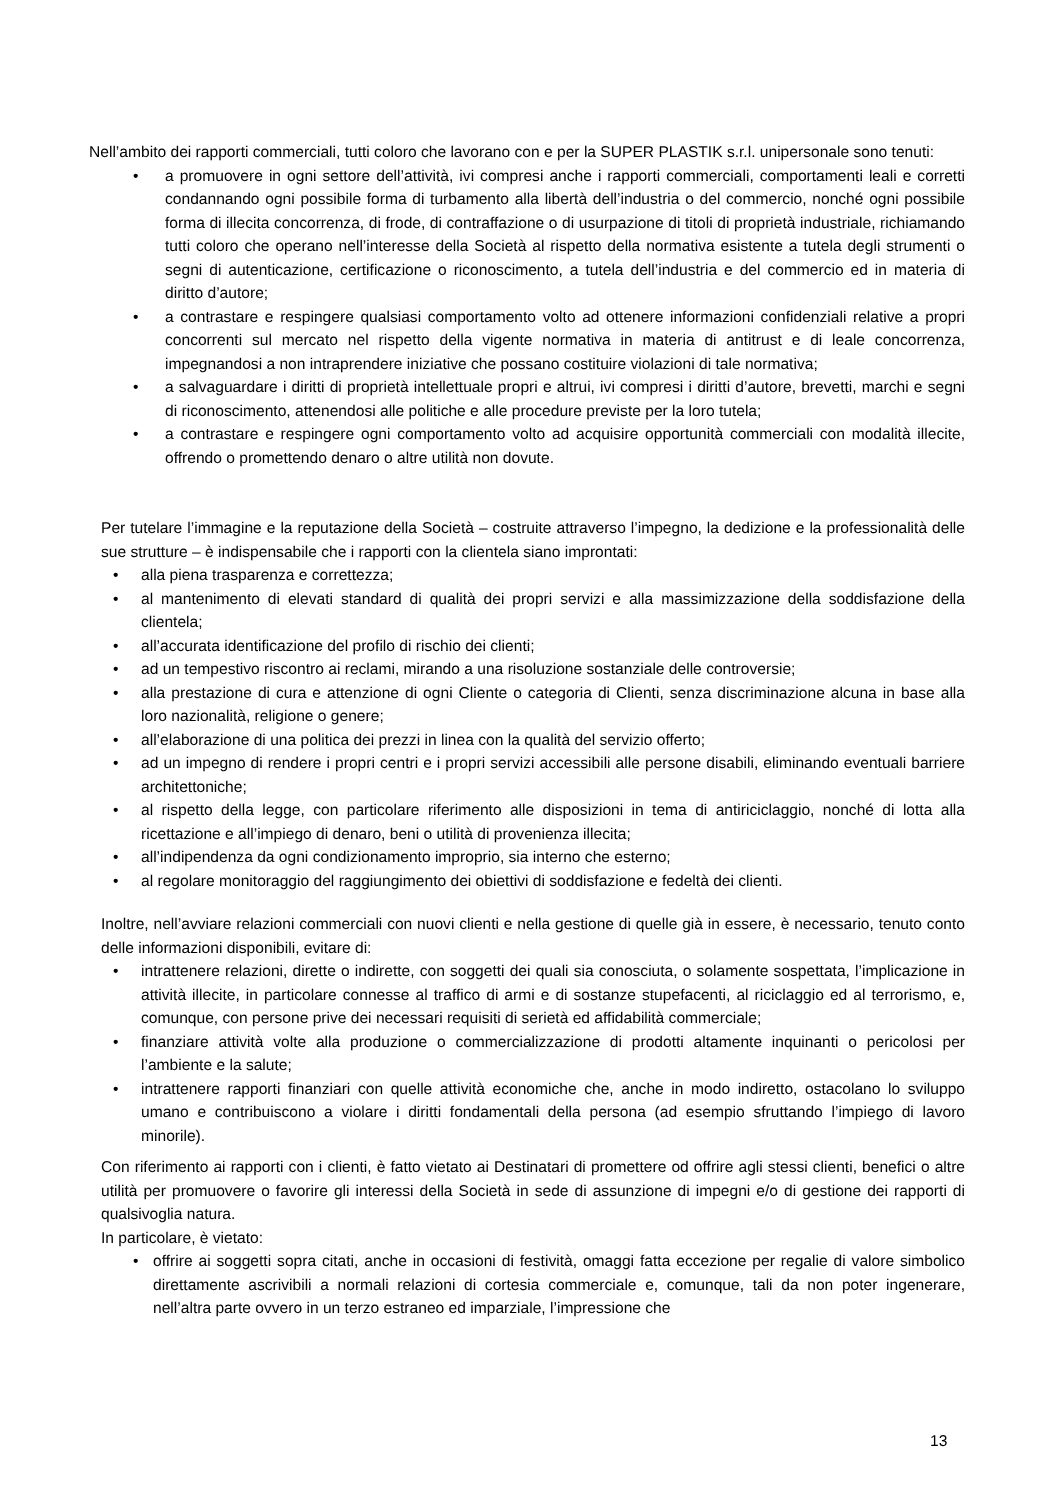Nell’ambito dei rapporti commerciali, tutti coloro che lavorano con e per la SUPER PLASTIK s.r.l. unipersonale sono tenuti:
• a promuovere in ogni settore dell’attività, ivi compresi anche i rapporti commerciali, comportamenti leali e corretti condannando ogni possibile forma di turbamento alla libertà dell’industria o del commercio, nonché ogni possibile forma di illecita concorrenza, di frode, di contraffazione o di usurpazione di titoli di proprietà industriale, richiamando tutti coloro che operano nell’interesse della Società al rispetto della normativa esistente a tutela degli strumenti o segni di autenticazione, certificazione o riconoscimento, a tutela dell’industria e del commercio ed in materia di diritto d’autore;
• a contrastare e respingere qualsiasi comportamento volto ad ottenere informazioni confidenziali relative a propri concorrenti sul mercato nel rispetto della vigente normativa in materia di antitrust e di leale concorrenza, impegnandosi a non intraprendere iniziative che possano costituire violazioni di tale normativa;
• a salvaguardare i diritti di proprietà intellettuale propri e altrui, ivi compresi i diritti d’autore, brevetti, marchi e segni di riconoscimento, attenendosi alle politiche e alle procedure previste per la loro tutela;
• a contrastare e respingere ogni comportamento volto ad acquisire opportunità commerciali con modalità illecite, offrendo o promettendo denaro o altre utilità non dovute.
Per tutelare l’immagine e la reputazione della Società – costruite attraverso l’impegno, la dedizione e la professionalità delle sue strutture – è indispensabile che i rapporti con la clientela siano improntati:
• alla piena trasparenza e correttezza;
• al mantenimento di elevati standard di qualità dei propri servizi e alla massimizzazione della soddisfazione della clientela;
• all’accurata identificazione del profilo di rischio dei clienti;
• ad un tempestivo riscontro ai reclami, mirando a una risoluzione sostanziale delle controversie;
• alla prestazione di cura e attenzione di ogni Cliente o categoria di Clienti, senza discriminazione alcuna in base alla loro nazionalità, religione o genere;
• all’elaborazione di una politica dei prezzi in linea con la qualità del servizio offerto;
• ad un impegno di rendere i propri centri e i propri servizi accessibili alle persone disabili, eliminando eventuali barriere architettoniche;
• al rispetto della legge, con particolare riferimento alle disposizioni in tema di antiriciclaggio, nonché di lotta alla ricettazione e all’impiego di denaro, beni o utilità di provenienza illecita;
• all’indipendenza da ogni condizionamento improprio, sia interno che esterno;
• al regolare monitoraggio del raggiungimento dei obiettivi di soddisfazione e fedeltà dei clienti.
Inoltre, nell’avviare relazioni commerciali con nuovi clienti e nella gestione di quelle già in essere, è necessario, tenuto conto delle informazioni disponibili, evitare di:
• intrattenere relazioni, dirette o indirette, con soggetti dei quali sia conosciuta, o solamente sospettata, l’implicazione in attività illecite, in particolare connesse al traffico di armi e di sostanze stupefacenti, al riciclaggio ed al terrorismo, e, comunque, con persone prive dei necessari requisiti di serietà ed affidabilità commerciale;
• finanziare attività volte alla produzione o commercializzazione di prodotti altamente inquinanti o pericolosi per l’ambiente e la salute;
• intrattenere rapporti finanziari con quelle attività economiche che, anche in modo indiretto, ostacolano lo sviluppo umano e contribuiscono a violare i diritti fondamentali della persona (ad esempio sfruttando l’impiego di lavoro minorile).
Con riferimento ai rapporti con i clienti, è fatto vietato ai Destinatari di promettere od offrire agli stessi clienti, benefici o altre utilità per promuovere o favorire gli interessi della Società in sede di assunzione di impegni e/o di gestione dei rapporti di qualsivoglia natura.
In particolare, è vietato:
• offrire ai soggetti sopra citati, anche in occasioni di festività, omaggi fatta eccezione per regalie di valore simbolico direttamente ascrivibili a normali relazioni di cortesia commerciale e, comunque, tali da non poter ingenerare, nell’altra parte ovvero in un terzo estraneo ed imparziale, l’impressione che
13